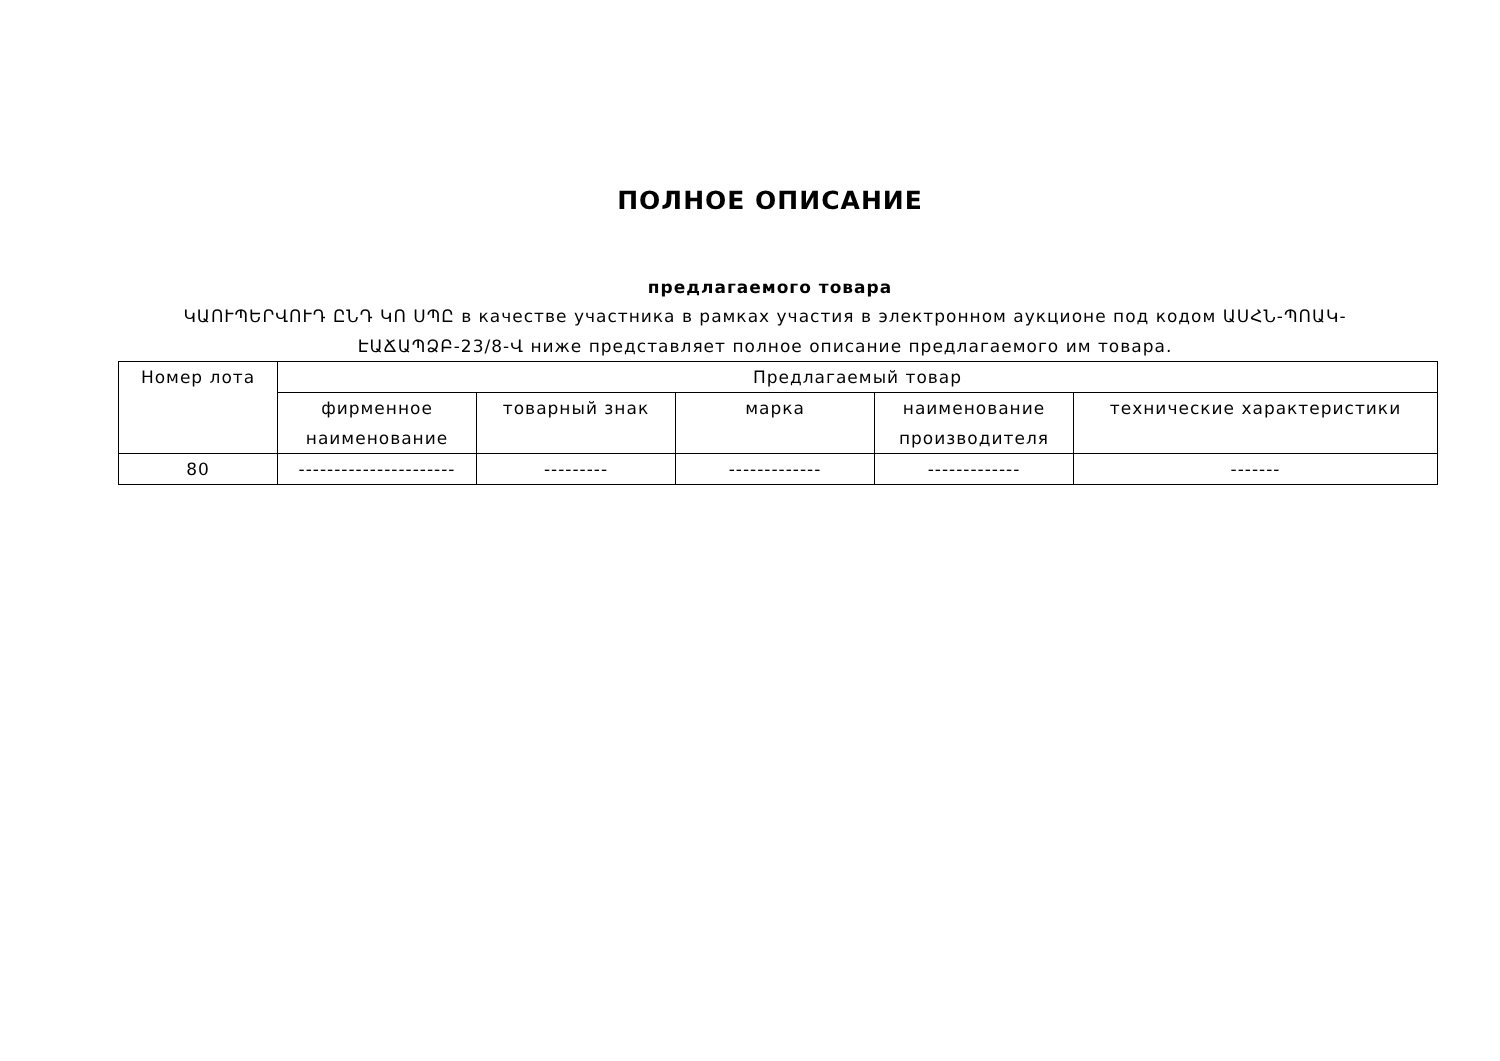ПОЛНОЕ ОПИСАНИЕ
предлагаемого товара
ԿԱՈՒՊԵՐՎՈՒԴ ԸՆԴ ԿՈ ՍՊԸ в качестве участника в рамках участия в электронном аукционе под кодом ԱՍՀՆ-ՊՈԱԿ-ԷԱՃԱՊՁԲ-23/8-Վ ниже представляет полное описание предлагаемого им товара.
| Номер лота | Предлагаемый товар | | | | |
| --- | --- | --- | --- | --- | --- |
| | фирменное наименование | товарный знак | марка | наименование производителя | технические характеристики |
| 80 | ---------------------- | --------- | ------------- | ------------- | ------- |